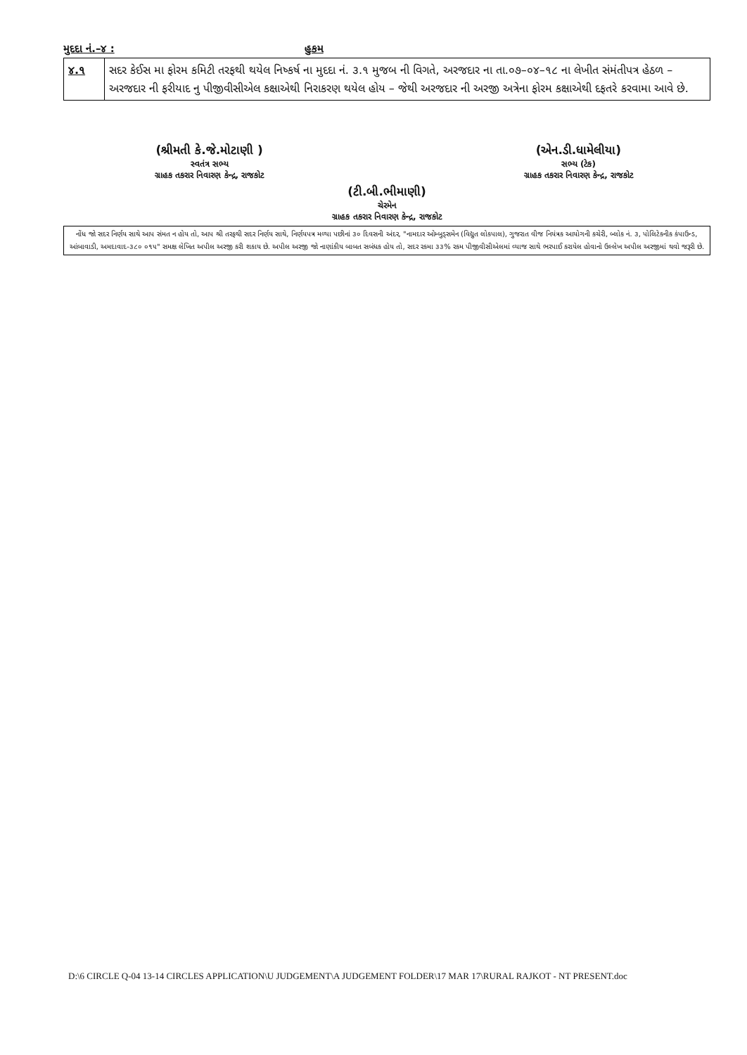મુદદા નં.–૪ : હુકમ
| ૪.૧ | સદર કેઈસ મા ફોરમ કમિટી તરફથી થયેલ નિષ્કર્ષ ના મુદદા નં. ૩.૧ મુજબ ની વિગતે, અરજદાર ના તા.૦૭–૦૪–૧૮ ના લેખીત સંમંતીપત્ર હેઠળ – અરજદાર ની ફરીયાદ નુ પીજીવીસીએલ કક્ષાએથી નિરાકરણ થયેલ હોય – જેથી અરજદાર ની અરજી અત્રેના ફોરમ કક્ષાએથી દફતરે કરવામા આવે છે. |
(શ્રીમતી કે.જે.મોટાણી )
સ્વતંત્ર સભ્ય
ગ્રાહક તકરાર નિવારણ કેન્દ્ર, રાજકોટ
(એન.ડી.ધામેલીયા)
સભ્ય (ટેક)
ગ્રાહક તકરાર નિવારણ કેન્દ્ર, રાજકોટ
(ટી.બી.ભીમાણી)
ચેરમેન
ગ્રાહક તકરાર નિવારણ કેન્દ્ર, રાજકોટ
નોંધ જો સદર નિર્ણય સાથે આપ સંમત ન હોય તો, આપ શ્રી તરફથી સદર નિર્ણય સાથે, નિર્ણયપત્ર મળ્યા પછીનાં ૩૦ દિવસની અંદર, "નામદાર ઓમ્બુડ્સમેન (વિદ્યુત લોકપાલ), ગુજરાત વીજ નિયંત્રક આયોગની કચેરી, બ્લોક નં. ૩, પોલિટેકનીક કંપાઉન્ડ, આંબાવાડી, અમદાવાદ-૩૮૦ ૦૧૫" સમક્ષ લેખિત અપીલ અરજી કરી શકાય છે. અપીલ અરજી જો નાણાંકીય બાબત સબંધક હોય તો, સદર રકમા ૩૩% રકમ પીજીવીસીએલમાં વ્યાજ સાથે ભરપાઈ કરાયેલ હોવાનો ઉલ્લેખ અપીલ અરજીમાં થવો જરૂરી છે.
D:\6 CIRCLE Q-04 13-14 CIRCLES APPLICATION\U JUDGEMENT\A JUDGEMENT FOLDER\17 MAR 17\RURAL RAJKOT - NT PRESENT.doc